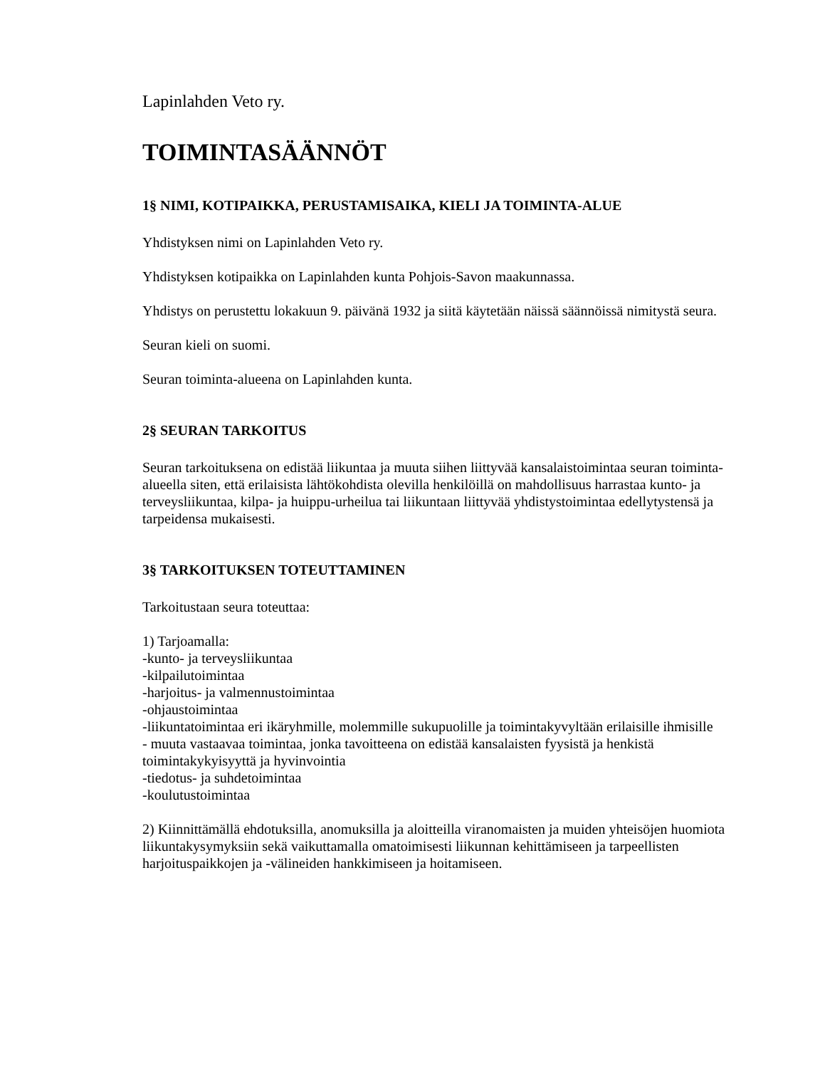Lapinlahden Veto ry.
TOIMINTASÄÄNNÖT
1§ NIMI, KOTIPAIKKA, PERUSTAMISAIKA, KIELI JA TOIMINTA-ALUE
Yhdistyksen nimi on Lapinlahden Veto ry.
Yhdistyksen kotipaikka on Lapinlahden kunta Pohjois-Savon maakunnassa.
Yhdistys on perustettu lokakuun 9. päivänä 1932 ja siitä käytetään näissä säännöissä nimitystä seura.
Seuran kieli on suomi.
Seuran toiminta-alueena on Lapinlahden kunta.
2§ SEURAN TARKOITUS
Seuran tarkoituksena on edistää liikuntaa ja muuta siihen liittyvää kansalaistoimintaa seuran toiminta-alueella siten, että erilaisista lähtökohdista olevilla henkilöillä on mahdollisuus harrastaa kunto- ja terveysliikuntaa, kilpa- ja huippu-urheilua tai liikuntaan liittyvää yhdistystoimintaa edellytystensä ja tarpeidensa mukaisesti.
3§ TARKOITUKSEN TOTEUTTAMINEN
Tarkoitustaan seura toteuttaa:
1) Tarjoamalla:
-kunto- ja terveysliikuntaa
-kilpailutoimintaa
-harjoitus- ja valmennustoimintaa
-ohjaustoimintaa
-liikuntatoimintaa eri ikäryhmille, molemmille sukupuolille ja toimintakyvyltään erilaisille ihmisille
- muuta vastaavaa toimintaa, jonka tavoitteena on edistää kansalaisten fyysistä ja henkistä toimintakykyisyyttä ja hyvinvointia
-tiedotus- ja suhdetoimintaa
-koulutustoimintaa
2) Kiinnittämällä ehdotuksilla, anomuksilla ja aloitteilla viranomaisten ja muiden yhteisöjen huomiota liikuntakysymyksiin sekä vaikuttamalla omatoimisesti liikunnan kehittämiseen ja tarpeellisten harjoituspaikkojen ja -välineiden hankkimiseen ja hoitamiseen.